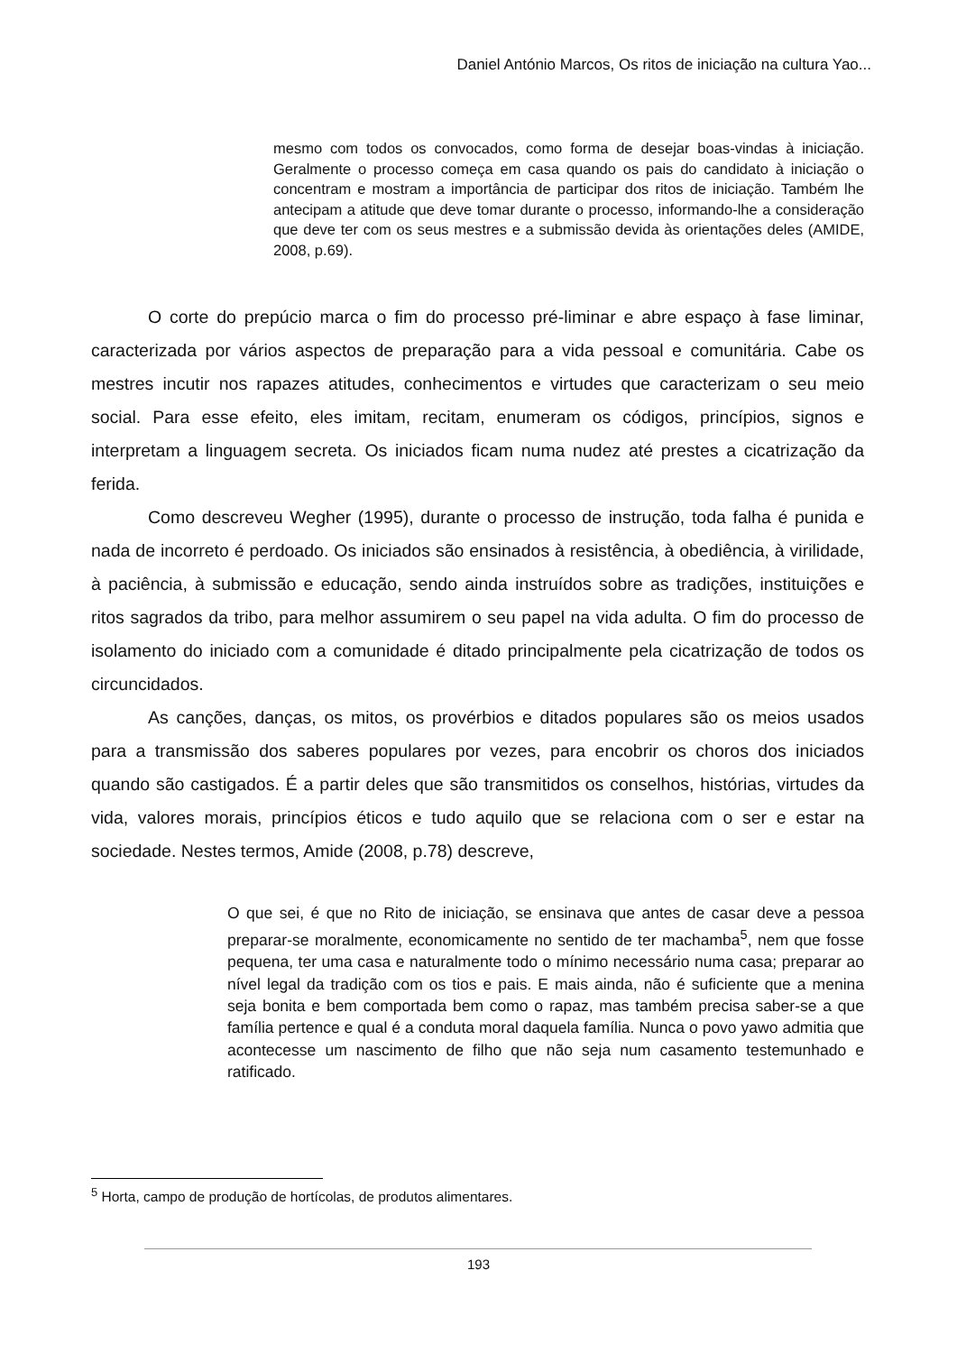Daniel António Marcos, Os ritos de iniciação na cultura Yao...
mesmo com todos os convocados, como forma de desejar boas-vindas à iniciação. Geralmente o processo começa em casa quando os pais do candidato à iniciação o concentram e mostram a importância de participar dos ritos de iniciação. Também lhe antecipam a atitude que deve tomar durante o processo, informando-lhe a consideração que deve ter com os seus mestres e a submissão devida às orientações deles (AMIDE, 2008, p.69).
O corte do prepúcio marca o fim do processo pré-liminar e abre espaço à fase liminar, caracterizada por vários aspectos de preparação para a vida pessoal e comunitária. Cabe os mestres incutir nos rapazes atitudes, conhecimentos e virtudes que caracterizam o seu meio social. Para esse efeito, eles imitam, recitam, enumeram os códigos, princípios, signos e interpretam a linguagem secreta. Os iniciados ficam numa nudez até prestes a cicatrização da ferida.
Como descreveu Wegher (1995), durante o processo de instrução, toda falha é punida e nada de incorreto é perdoado. Os iniciados são ensinados à resistência, à obediência, à virilidade, à paciência, à submissão e educação, sendo ainda instruídos sobre as tradições, instituições e ritos sagrados da tribo, para melhor assumirem o seu papel na vida adulta. O fim do processo de isolamento do iniciado com a comunidade é ditado principalmente pela cicatrização de todos os circuncidados.
As canções, danças, os mitos, os provérbios e ditados populares são os meios usados para a transmissão dos saberes populares por vezes, para encobrir os choros dos iniciados quando são castigados. É a partir deles que são transmitidos os conselhos, histórias, virtudes da vida, valores morais, princípios éticos e tudo aquilo que se relaciona com o ser e estar na sociedade. Nestes termos, Amide (2008, p.78) descreve,
O que sei, é que no Rito de iniciação, se ensinava que antes de casar deve a pessoa preparar-se moralmente, economicamente no sentido de ter machamba<sup>5</sup>, nem que fosse pequena, ter uma casa e naturalmente todo o mínimo necessário numa casa; preparar ao nível legal da tradição com os tios e pais. E mais ainda, não é suficiente que a menina seja bonita e bem comportada bem como o rapaz, mas também precisa saber-se a que família pertence e qual é a conduta moral daquela família. Nunca o povo yawo admitia que acontecesse um nascimento de filho que não seja num casamento testemunhado e ratificado.
<sup>5</sup> Horta, campo de produção de hortícolas, de produtos alimentares.
193